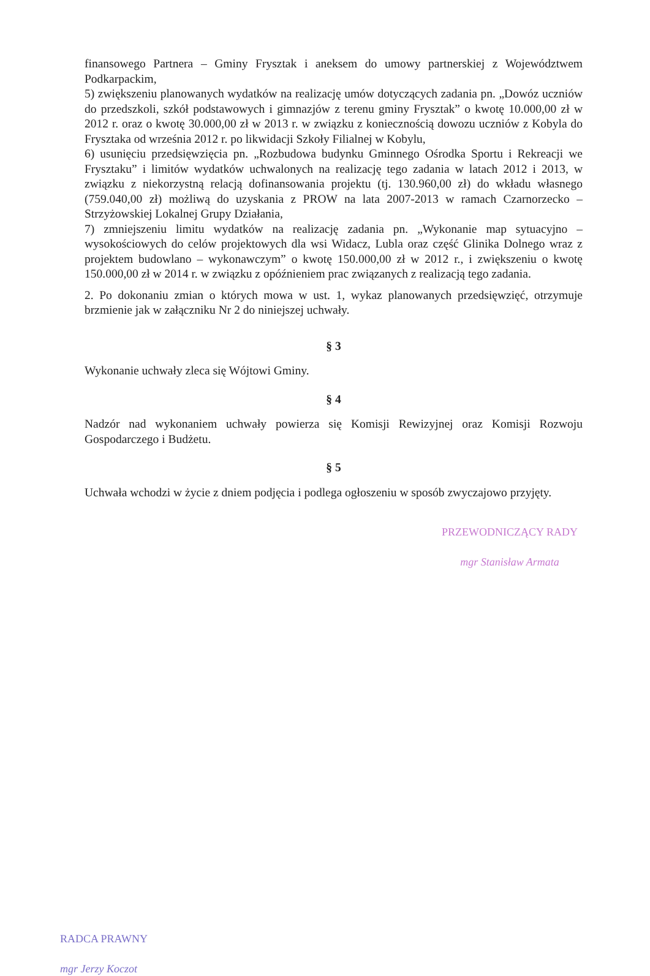finansowego Partnera – Gminy Frysztak i aneksem do umowy partnerskiej z Województwem Podkarpackim,
5) zwiększeniu planowanych wydatków na realizację umów dotyczących zadania pn. „Dowóz uczniów do przedszkoli, szkół podstawowych i gimnazjów z terenu gminy Frysztak” o kwotę 10.000,00 zł w 2012 r. oraz o kwotę 30.000,00 zł w 2013 r. w związku z koniecznością dowozu uczniów z Kobyla do Frysztaka od września 2012 r. po likwidacji Szkoły Filialnej w Kobylu,
6) usunięciu przedsięwzięcia pn. „Rozbudowa budynku Gminnego Ośrodka Sportu i Rekreacji we Frysztaku” i limitów wydatków uchwalonych na realizację tego zadania w latach 2012 i 2013, w związku z niekorzystną relacją dofinansowania projektu (tj. 130.960,00 zł) do wkładu własnego (759.040,00 zł) możliwą do uzyskania z PROW na lata 2007-2013 w ramach Czarnorzecko – Strzyżowskiej Lokalnej Grupy Działania,
7) zmniejszeniu limitu wydatków na realizację zadania pn. „Wykonanie map sytuacyjno – wysokościowych do celów projektowych dla wsi Widacz, Lubla oraz część Glinika Dolnego wraz z projektem budowlano – wykonawczym” o kwotę 150.000,00 zł w 2012 r., i zwiększeniu o kwotę 150.000,00 zł w 2014 r. w związku z opóźnieniem prac związanych z realizacją tego zadania.
2. Po dokonaniu zmian o których mowa w ust. 1, wykaz planowanych przedsięwzięć, otrzymuje brzmienie jak w załączniku Nr 2 do niniejszej uchwały.
§ 3
Wykonanie uchwały zleca się Wójtowi Gminy.
§ 4
Nadzór nad wykonaniem uchwały powierza się Komisji Rewizyjnej oraz Komisji Rozwoju Gospodarczego i Budżetu.
§ 5
Uchwała wchodzi w życie z dniem podjęcia i podlega ogłoszeniu w sposób zwyczajowo przyjęty.
PRZEWODNICZĄCY RADY
mgr Stanisław Armata
RADCA PRAWNY
mgr Jerzy Koczot